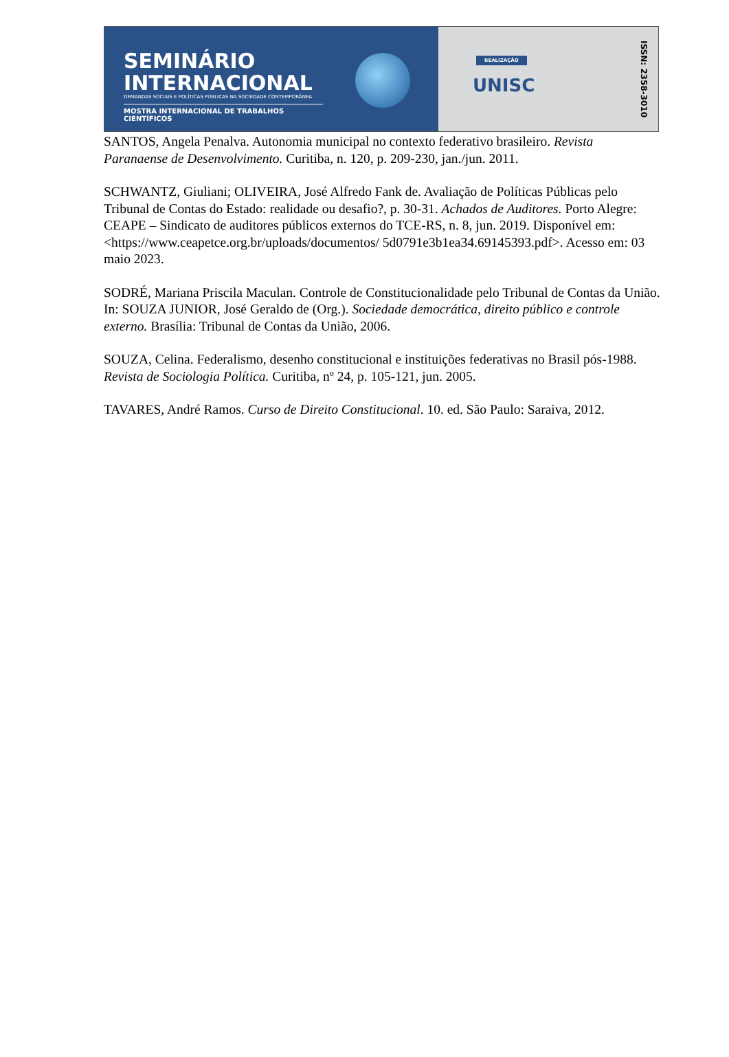SEMINÁRIO
INTERNACIONAL
DEMANDAS SOCIAIS E POLÍTICAS PÚBLICAS NA SOCIEDADE CONTEMPORÂNEA
MOSTRA INTERNACIONAL DE TRABALHOS CIENTÍFICOS
REALIZAÇÃO
UNISC
ISSN: 2358-3010
SANTOS, Angela Penalva. Autonomia municipal no contexto federativo brasileiro. Revista Paranaense de Desenvolvimento. Curitiba, n. 120, p. 209-230, jan./jun. 2011.
SCHWANTZ, Giuliani; OLIVEIRA, José Alfredo Fank de. Avaliação de Políticas Públicas pelo Tribunal de Contas do Estado: realidade ou desafio?, p. 30-31. Achados de Auditores. Porto Alegre: CEAPE – Sindicato de auditores públicos externos do TCE-RS, n. 8, jun. 2019. Disponível em: <https://www.ceapetce.org.br/uploads/documentos/ 5d0791e3b1ea34.69145393.pdf>. Acesso em: 03 maio 2023.
SODRÉ, Mariana Priscila Maculan. Controle de Constitucionalidade pelo Tribunal de Contas da União. In: SOUZA JUNIOR, José Geraldo de (Org.). Sociedade democrática, direito público e controle externo. Brasília: Tribunal de Contas da União, 2006.
SOUZA, Celina. Federalismo, desenho constitucional e instituições federativas no Brasil pós-1988. Revista de Sociologia Política. Curitiba, nº 24, p. 105-121, jun. 2005.
TAVARES, André Ramos. Curso de Direito Constitucional. 10. ed. São Paulo: Saraiva, 2012.